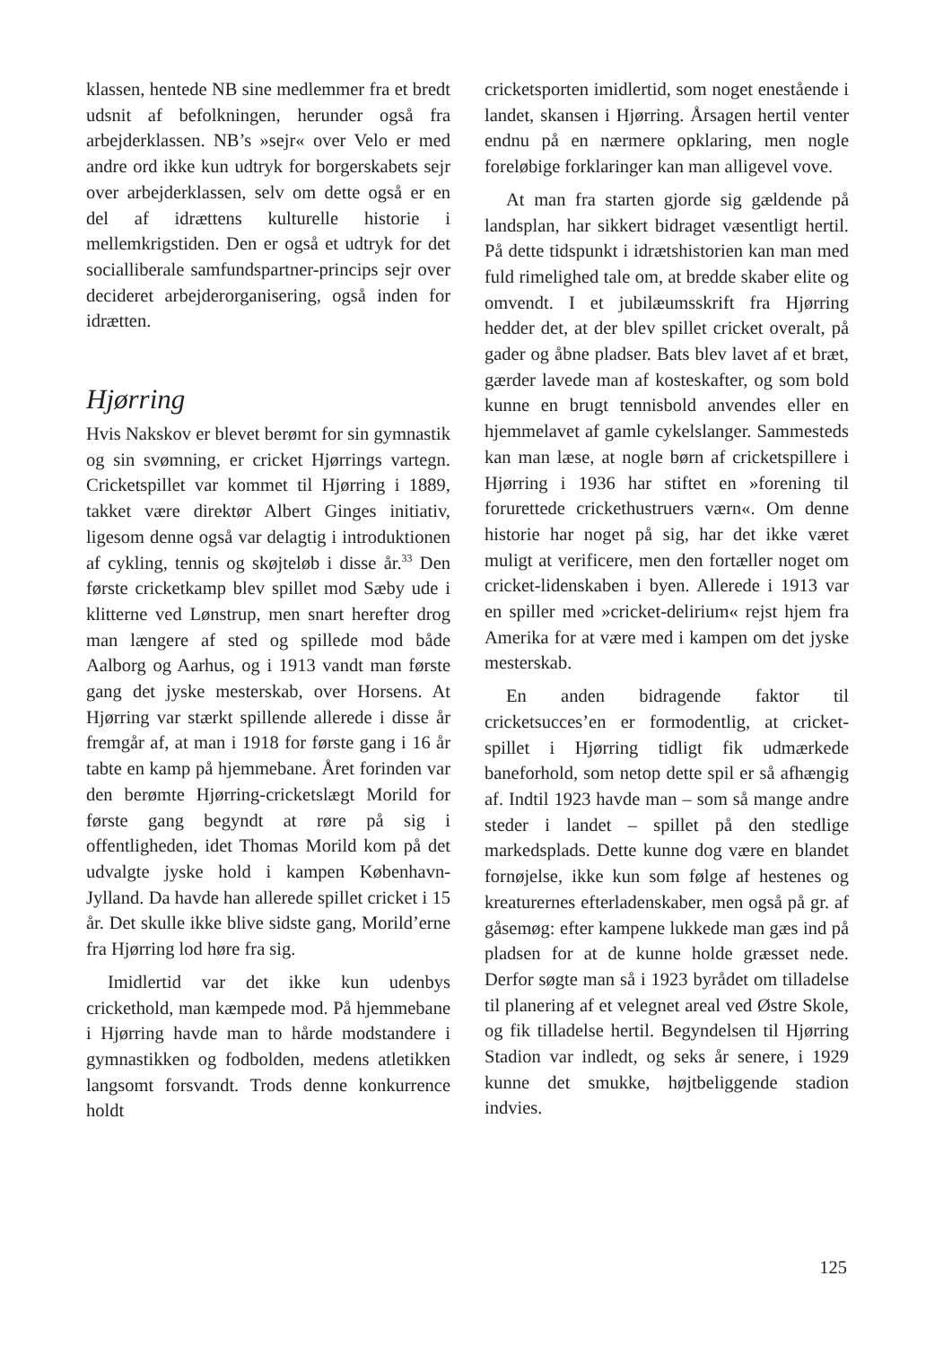klassen, hentede NB sine medlemmer fra et bredt udsnit af befolkningen, herunder også fra arbejderklassen. NB’s »sejr« over Velo er med andre ord ikke kun udtryk for borgerskabets sejr over arbejderklassen, selv om dette også er en del af idrættens kulturelle historie i mellemkrigstiden. Den er også et udtryk for det socialliberale samfundspartner-princips sejr over decideret arbejderorganisering, også inden for idrætten.
Hjørring
Hvis Nakskov er blevet berømt for sin gymnastik og sin svømning, er cricket Hjørrings vartegn. Cricketspillet var kommet til Hjørring i 1889, takket være direktør Albert Ginges initiativ, ligesom denne også var delagtig i introduktionen af cykling, tennis og skøjteløb i disse år.<sup>33</sup> Den første cricketkamp blev spillet mod Sæby ude i klitterne ved Lønstrup, men snart herefter drog man længere af sted og spillede mod både Aalborg og Aarhus, og i 1913 vandt man første gang det jyske mesterskab, over Horsens. At Hjørring var stærkt spillende allerede i disse år fremgår af, at man i 1918 for første gang i 16 år tabte en kamp på hjemmebane. Året forinden var den berømte Hjørring-cricketslægt Morild for første gang begyndt at røre på sig i offentligheden, idet Thomas Morild kom på det udvalgte jyske hold i kampen København-Jylland. Da havde han allerede spillet cricket i 15 år. Det skulle ikke blive sidste gang, Morild’erne fra Hjørring lod høre fra sig.
Imidlertid var det ikke kun udenbys crickethold, man kæmpede mod. På hjemmebane i Hjørring havde man to hårde modstandere i gymnastikken og fodbolden, medens atletikken langsomt forsvandt. Trods denne konkurrence holdt
cricketsporten imidlertid, som noget enestående i landet, skansen i Hjørring. Årsagen hertil venter endnu på en nærmere opklaring, men nogle foreløbige forklaringer kan man alligevel vove.
At man fra starten gjorde sig gældende på landsplan, har sikkert bidraget væsentligt hertil. På dette tidspunkt i idrætshistorien kan man med fuld rimelighed tale om, at bredde skaber elite og omvendt. I et jubilæumsskrift fra Hjørring hedder det, at der blev spillet cricket overalt, på gader og åbne pladser. Bats blev lavet af et bræt, gærder lavede man af kosteskafter, og som bold kunne en brugt tennisbold anvendes eller en hjemmelavet af gamle cykelslanger. Sammesteds kan man læse, at nogle børn af cricketspillere i Hjørring i 1936 har stiftet en »forening til forurettede crickethustruers værn«. Om denne historie har noget på sig, har det ikke været muligt at verificere, men den fortæller noget om cricket-lidenskaben i byen. Allerede i 1913 var en spiller med »cricket-delirium« rejst hjem fra Amerika for at være med i kampen om det jyske mesterskab.
En anden bidragende faktor til cricketsucces’en er formodentlig, at cricket-spillet i Hjørring tidligt fik udmærkede baneforhold, som netop dette spil er så afhængig af. Indtil 1923 havde man – som så mange andre steder i landet – spillet på den stedlige markedsplads. Dette kunne dog være en blandet fornøjelse, ikke kun som følge af hestenes og kreaturernes efterladenskaber, men også på gr. af gåsemøg: efter kampene lukkede man gæs ind på pladsen for at de kunne holde græsset nede. Derfor søgte man så i 1923 byrådet om tilladelse til planering af et velegnet areal ved Østre Skole, og fik tilladelse hertil. Begyndelsen til Hjørring Stadion var indledt, og seks år senere, i 1929 kunne det smukke, højtbeliggende stadion indvies.
125